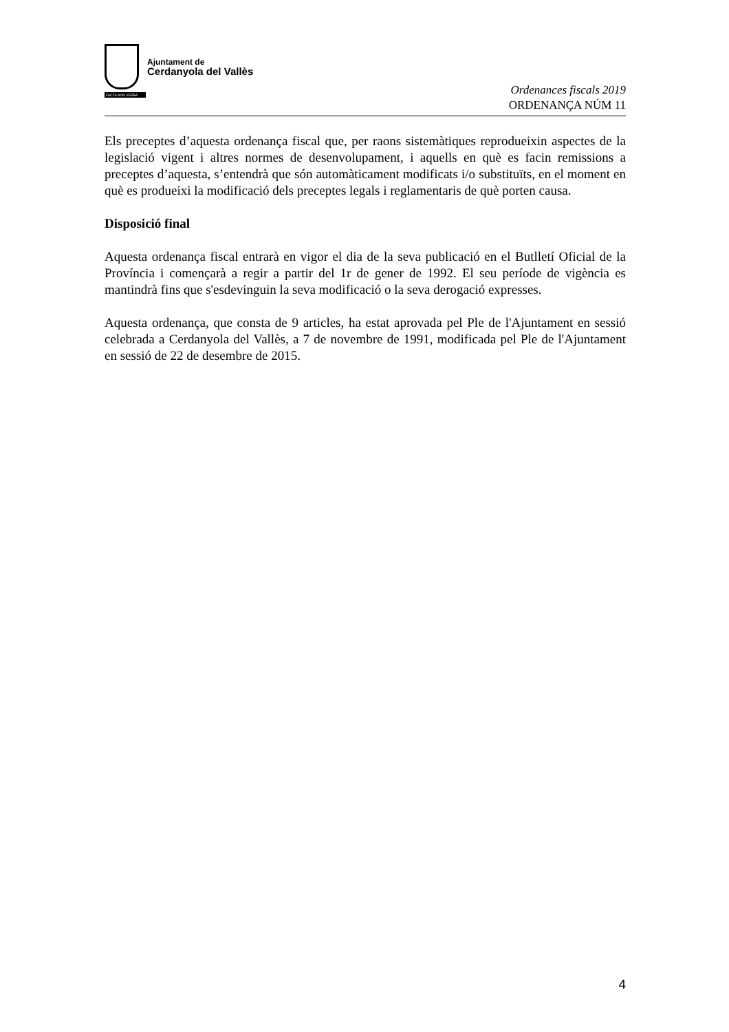Ajuntament de
Cerdanyola del Vallès
FACTA NON VERBA
Ordenances fiscals 2019
ORDENANÇA NÚM 11
Els preceptes d’aquesta ordenança fiscal que, per raons sistemàtiques reprodueixin aspectes de la legislació vigent i altres normes de desenvolupament, i aquells en què es facin remissions a preceptes d’aquesta, s’entendrà que són automàticament modificats i/o substituïts, en el moment en què es produeixi la modificació dels preceptes legals i reglamentaris de què porten causa.
Disposició final
Aquesta ordenança fiscal entrarà en vigor el dia de la seva publicació en el Butlletí Oficial de la Província i començarà a regir a partir del 1r de gener de 1992. El seu període de vigència es mantindrà fins que s'esdevinguin la seva modificació o la seva derogació expresses.
Aquesta ordenança, que consta de 9 articles, ha estat aprovada pel Ple de l'Ajuntament en sessió celebrada a Cerdanyola del Vallès, a 7 de novembre de 1991, modificada pel Ple de l'Ajuntament en sessió de 22 de desembre de 2015.
4